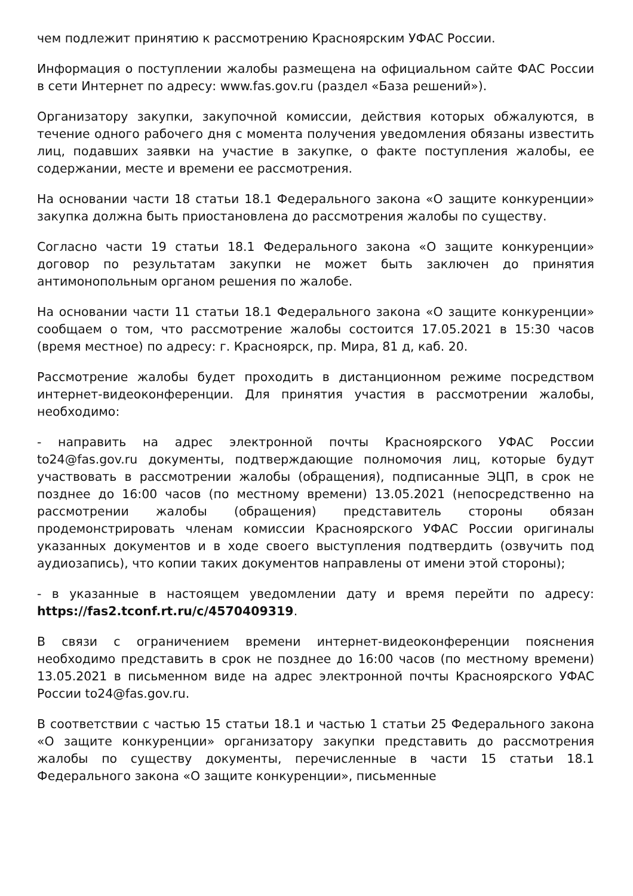чем подлежит принятию к рассмотрению Красноярским УФАС России.
Информация о поступлении жалобы размещена на официальном сайте ФАС России в сети Интернет по адресу: www.fas.gov.ru (раздел «База решений»).
Организатору закупки, закупочной комиссии, действия которых обжалуются, в течение одного рабочего дня с момента получения уведомления обязаны известить лиц, подавших заявки на участие в закупке, о факте поступления жалобы, ее содержании, месте и времени ее рассмотрения.
На основании части 18 статьи 18.1 Федерального закона «О защите конкуренции» закупка должна быть приостановлена до рассмотрения жалобы по существу.
Согласно части 19 статьи 18.1 Федерального закона «О защите конкуренции» договор по результатам закупки не может быть заключен до принятия антимонопольным органом решения по жалобе.
На основании части 11 статьи 18.1 Федерального закона «О защите конкуренции» сообщаем о том, что рассмотрение жалобы состоится 17.05.2021 в 15:30 часов (время местное) по адресу: г. Красноярск, пр. Мира, 81 д, каб. 20.
Рассмотрение жалобы будет проходить в дистанционном режиме посредством интернет-видеоконференции. Для принятия участия в рассмотрении жалобы, необходимо:
- направить на адрес электронной почты Красноярского УФАС России to24@fas.gov.ru документы, подтверждающие полномочия лиц, которые будут участвовать в рассмотрении жалобы (обращения), подписанные ЭЦП, в срок не позднее до 16:00 часов (по местному времени) 13.05.2021 (непосредственно на рассмотрении жалобы (обращения) представитель стороны обязан продемонстрировать членам комиссии Красноярского УФАС России оригиналы указанных документов и в ходе своего выступления подтвердить (озвучить под аудиозапись), что копии таких документов направлены от имени этой стороны);
- в указанные в настоящем уведомлении дату и время перейти по адресу: https://fas2.tconf.rt.ru/c/4570409319.
В связи с ограничением времени интернет-видеоконференции пояснения необходимо представить в срок не позднее до 16:00 часов (по местному времени) 13.05.2021 в письменном виде на адрес электронной почты Красноярского УФАС России to24@fas.gov.ru.
В соответствии с частью 15 статьи 18.1 и частью 1 статьи 25 Федерального закона «О защите конкуренции» организатору закупки представить до рассмотрения жалобы по существу документы, перечисленные в части 15 статьи 18.1 Федерального закона «О защите конкуренции», письменные